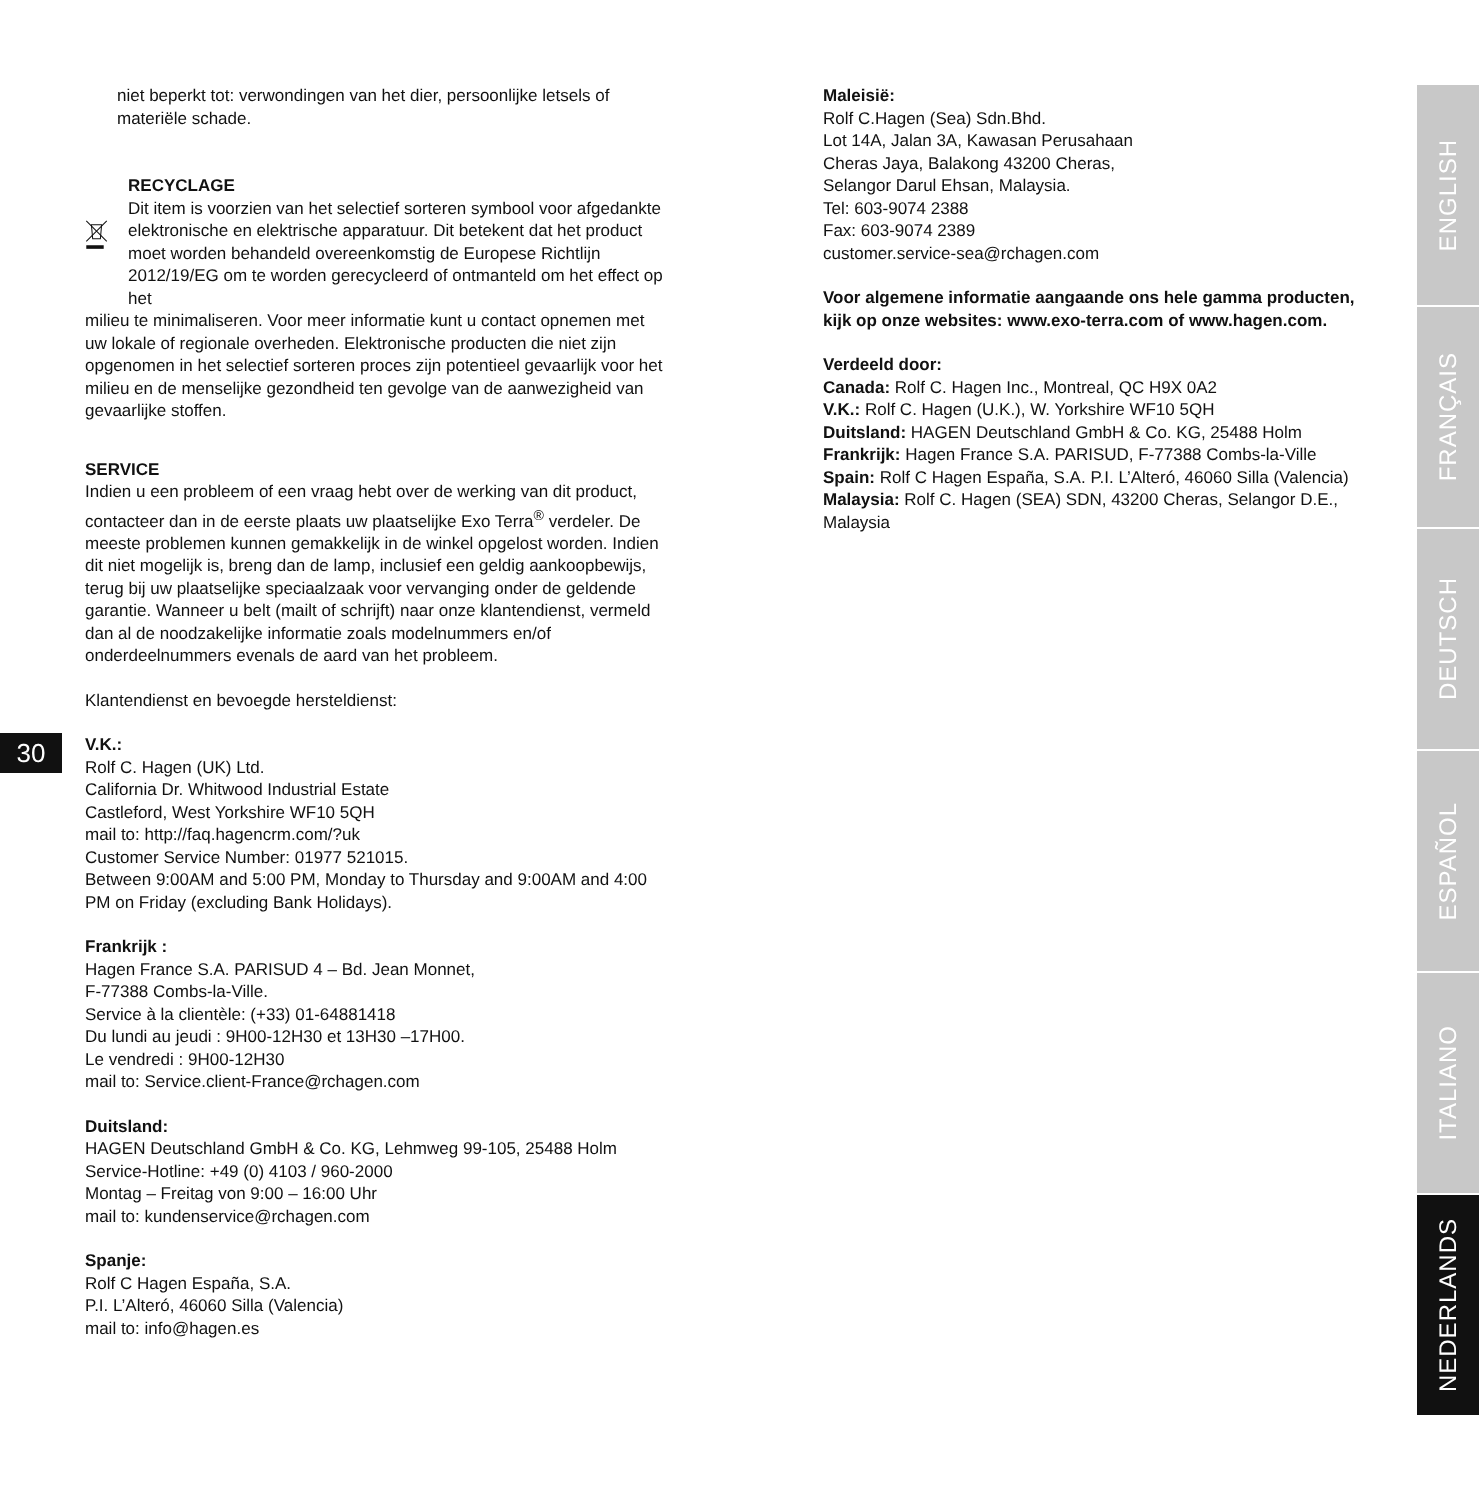niet beperkt tot: verwondingen van het dier, persoonlijke letsels of materiële schade.
RECYCLAGE
Dit item is voorzien van het selectief sorteren symbool voor afgedankte elektronische en elektrische apparatuur. Dit betekent dat het product moet worden behandeld overeenkomstig de Europese Richtlijn 2012/19/EG om te worden gerecycleerd of ontmanteld om het effect op het
milieu te minimaliseren. Voor meer informatie kunt u contact opnemen met uw lokale of regionale overheden. Elektronische producten die niet zijn opgenomen in het selectief sorteren proces zijn potentieel gevaarlijk voor het milieu en de menselijke gezondheid ten gevolge van de aanwezigheid van gevaarlijke stoffen.
SERVICE
Indien u een probleem of een vraag hebt over de werking van dit product, contacteer dan in de eerste plaats uw plaatselijke Exo Terra<sup>®</sup> verdeler. De meeste problemen kunnen gemakkelijk in de winkel opgelost worden. Indien dit niet mogelijk is, breng dan de lamp, inclusief een geldig aankoopbewijs, terug bij uw plaatselijke speciaalzaak voor vervanging onder de geldende garantie. Wanneer u belt (mailt of schrijft) naar onze klantendienst, vermeld dan al de noodzakelijke informatie zoals modelnummers en/of onderdeelnummers evenals de aard van het probleem.
Klantendienst en bevoegde hersteldienst:
V.K.:
Rolf C. Hagen (UK) Ltd.
California Dr. Whitwood Industrial Estate
Castleford, West Yorkshire WF10 5QH
mail to: http://faq.hagencrm.com/?uk
Customer Service Number: 01977 521015.
Between 9:00AM and 5:00 PM, Monday to Thursday and 9:00AM and 4:00 PM on Friday (excluding Bank Holidays).
Frankrijk :
Hagen France S.A. PARISUD 4 – Bd. Jean Monnet,
F-77388 Combs-la-Ville.
Service à la clientèle: (+33) 01-64881418
Du lundi au jeudi : 9H00-12H30 et 13H30 –17H00.
Le vendredi : 9H00-12H30
mail to: Service.client-France@rchagen.com
Duitsland:
HAGEN Deutschland GmbH & Co. KG, Lehmweg 99-105, 25488 Holm
Service-Hotline: +49 (0) 4103 / 960-2000
Montag – Freitag von 9:00 – 16:00 Uhr
mail to: kundenservice@rchagen.com
Spanje:
Rolf C Hagen España, S.A.
P.I. L’Alteró, 46060 Silla (Valencia)
mail to: info@hagen.es
30
Maleisië:
Rolf C.Hagen (Sea) Sdn.Bhd.
Lot 14A, Jalan 3A, Kawasan Perusahaan
Cheras Jaya, Balakong 43200 Cheras,
Selangor Darul Ehsan, Malaysia.
Tel: 603-9074 2388
Fax: 603-9074 2389
customer.service-sea@rchagen.com
Voor algemene informatie aangaande ons hele gamma producten, kijk op onze websites: www.exo-terra.com of www.hagen.com.
Verdeeld door:
Canada: Rolf C. Hagen Inc., Montreal, QC H9X 0A2
V.K.: Rolf C. Hagen (U.K.), W. Yorkshire WF10 5QH
Duitsland: HAGEN Deutschland GmbH & Co. KG, 25488 Holm
Frankrijk: Hagen France S.A. PARISUD, F-77388 Combs-la-Ville
Spain: Rolf C Hagen España, S.A. P.I. L’Alteró, 46060 Silla (Valencia)
Malaysia: Rolf C. Hagen (SEA) SDN, 43200 Cheras, Selangor D.E., Malaysia
ENGLISH
FRANÇAIS
DEUTSCH
ESPAÑOL
ITALIANO
NEDERLANDS